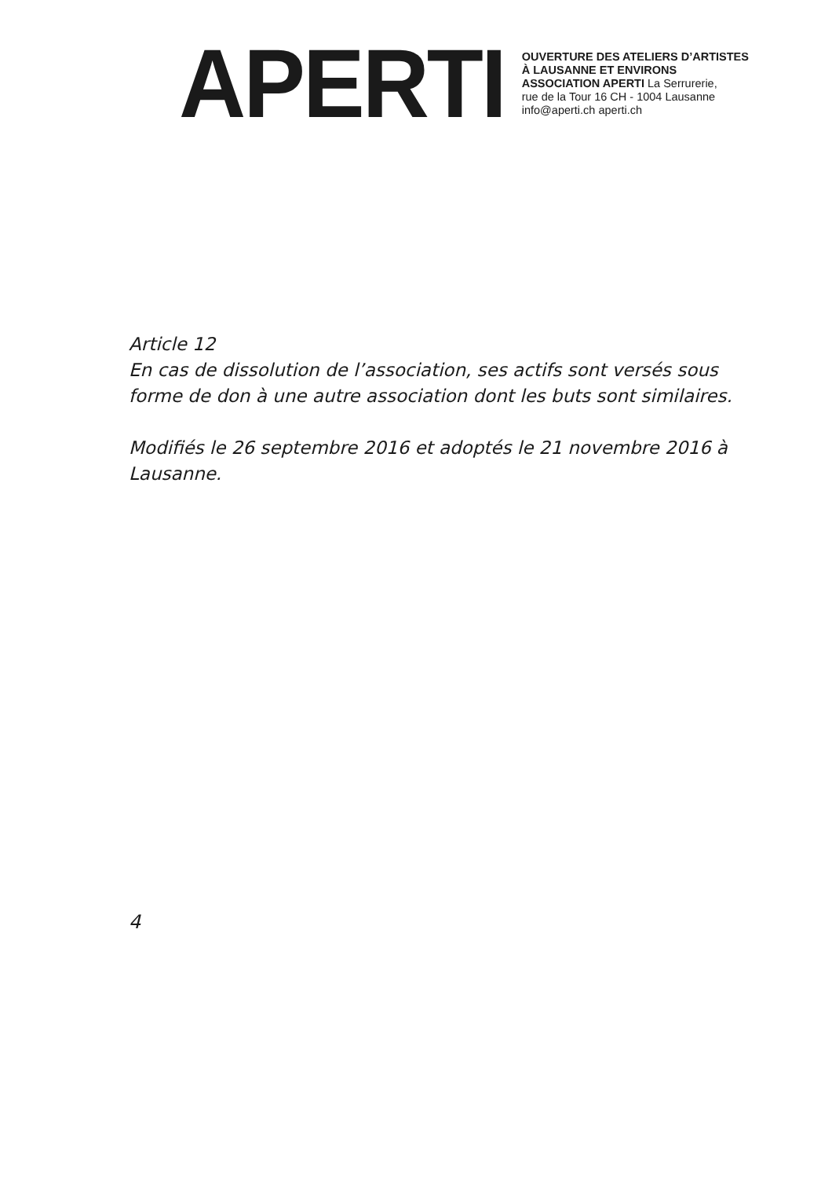APERTI
OUVERTURE DES ATELIERS D’ARTISTES
À LAUSANNE ET ENVIRONS
ASSOCIATION APERTI La Serrurerie,
rue de la Tour 16 CH - 1004 Lausanne
info@aperti.ch aperti.ch
Article 12
En cas de dissolution de l’association, ses actifs sont versés sous forme de don à une autre association dont les buts sont similaires.
Modifiés le 26 septembre 2016 et adoptés le 21 novembre 2016 à Lausanne.
4